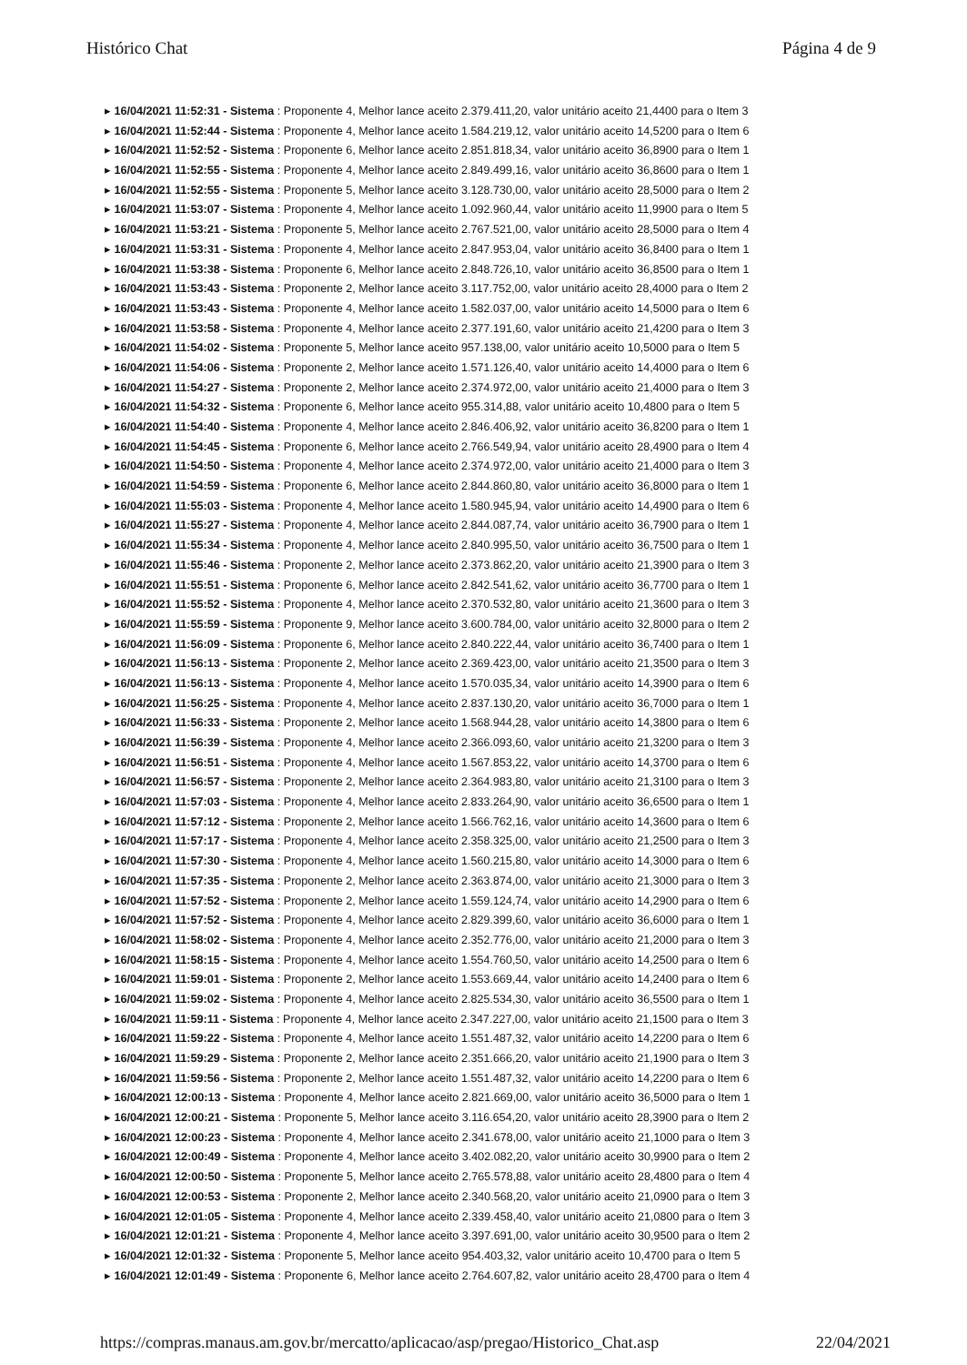Histórico Chat Página 4 de 9
▸ 16/04/2021 11:52:31 - Sistema : Proponente 4, Melhor lance aceito 2.379.411,20, valor unitário aceito 21,4400 para o Item 3
▸ 16/04/2021 11:52:44 - Sistema : Proponente 4, Melhor lance aceito 1.584.219,12, valor unitário aceito 14,5200 para o Item 6
▸ 16/04/2021 11:52:52 - Sistema : Proponente 6, Melhor lance aceito 2.851.818,34, valor unitário aceito 36,8900 para o Item 1
▸ 16/04/2021 11:52:55 - Sistema : Proponente 4, Melhor lance aceito 2.849.499,16, valor unitário aceito 36,8600 para o Item 1
▸ 16/04/2021 11:52:55 - Sistema : Proponente 5, Melhor lance aceito 3.128.730,00, valor unitário aceito 28,5000 para o Item 2
▸ 16/04/2021 11:53:07 - Sistema : Proponente 4, Melhor lance aceito 1.092.960,44, valor unitário aceito 11,9900 para o Item 5
▸ 16/04/2021 11:53:21 - Sistema : Proponente 5, Melhor lance aceito 2.767.521,00, valor unitário aceito 28,5000 para o Item 4
▸ 16/04/2021 11:53:31 - Sistema : Proponente 4, Melhor lance aceito 2.847.953,04, valor unitário aceito 36,8400 para o Item 1
▸ 16/04/2021 11:53:38 - Sistema : Proponente 6, Melhor lance aceito 2.848.726,10, valor unitário aceito 36,8500 para o Item 1
▸ 16/04/2021 11:53:43 - Sistema : Proponente 2, Melhor lance aceito 3.117.752,00, valor unitário aceito 28,4000 para o Item 2
▸ 16/04/2021 11:53:43 - Sistema : Proponente 4, Melhor lance aceito 1.582.037,00, valor unitário aceito 14,5000 para o Item 6
▸ 16/04/2021 11:53:58 - Sistema : Proponente 4, Melhor lance aceito 2.377.191,60, valor unitário aceito 21,4200 para o Item 3
▸ 16/04/2021 11:54:02 - Sistema : Proponente 5, Melhor lance aceito 957.138,00, valor unitário aceito 10,5000 para o Item 5
▸ 16/04/2021 11:54:06 - Sistema : Proponente 2, Melhor lance aceito 1.571.126,40, valor unitário aceito 14,4000 para o Item 6
▸ 16/04/2021 11:54:27 - Sistema : Proponente 2, Melhor lance aceito 2.374.972,00, valor unitário aceito 21,4000 para o Item 3
▸ 16/04/2021 11:54:32 - Sistema : Proponente 6, Melhor lance aceito 955.314,88, valor unitário aceito 10,4800 para o Item 5
▸ 16/04/2021 11:54:40 - Sistema : Proponente 4, Melhor lance aceito 2.846.406,92, valor unitário aceito 36,8200 para o Item 1
▸ 16/04/2021 11:54:45 - Sistema : Proponente 6, Melhor lance aceito 2.766.549,94, valor unitário aceito 28,4900 para o Item 4
▸ 16/04/2021 11:54:50 - Sistema : Proponente 4, Melhor lance aceito 2.374.972,00, valor unitário aceito 21,4000 para o Item 3
▸ 16/04/2021 11:54:59 - Sistema : Proponente 6, Melhor lance aceito 2.844.860,80, valor unitário aceito 36,8000 para o Item 1
▸ 16/04/2021 11:55:03 - Sistema : Proponente 4, Melhor lance aceito 1.580.945,94, valor unitário aceito 14,4900 para o Item 6
▸ 16/04/2021 11:55:27 - Sistema : Proponente 4, Melhor lance aceito 2.844.087,74, valor unitário aceito 36,7900 para o Item 1
▸ 16/04/2021 11:55:34 - Sistema : Proponente 4, Melhor lance aceito 2.840.995,50, valor unitário aceito 36,7500 para o Item 1
▸ 16/04/2021 11:55:46 - Sistema : Proponente 2, Melhor lance aceito 2.373.862,20, valor unitário aceito 21,3900 para o Item 3
▸ 16/04/2021 11:55:51 - Sistema : Proponente 6, Melhor lance aceito 2.842.541,62, valor unitário aceito 36,7700 para o Item 1
▸ 16/04/2021 11:55:52 - Sistema : Proponente 4, Melhor lance aceito 2.370.532,80, valor unitário aceito 21,3600 para o Item 3
▸ 16/04/2021 11:55:59 - Sistema : Proponente 9, Melhor lance aceito 3.600.784,00, valor unitário aceito 32,8000 para o Item 2
▸ 16/04/2021 11:56:09 - Sistema : Proponente 6, Melhor lance aceito 2.840.222,44, valor unitário aceito 36,7400 para o Item 1
▸ 16/04/2021 11:56:13 - Sistema : Proponente 2, Melhor lance aceito 2.369.423,00, valor unitário aceito 21,3500 para o Item 3
▸ 16/04/2021 11:56:13 - Sistema : Proponente 4, Melhor lance aceito 1.570.035,34, valor unitário aceito 14,3900 para o Item 6
▸ 16/04/2021 11:56:25 - Sistema : Proponente 4, Melhor lance aceito 2.837.130,20, valor unitário aceito 36,7000 para o Item 1
▸ 16/04/2021 11:56:33 - Sistema : Proponente 2, Melhor lance aceito 1.568.944,28, valor unitário aceito 14,3800 para o Item 6
▸ 16/04/2021 11:56:39 - Sistema : Proponente 4, Melhor lance aceito 2.366.093,60, valor unitário aceito 21,3200 para o Item 3
▸ 16/04/2021 11:56:51 - Sistema : Proponente 4, Melhor lance aceito 1.567.853,22, valor unitário aceito 14,3700 para o Item 6
▸ 16/04/2021 11:56:57 - Sistema : Proponente 2, Melhor lance aceito 2.364.983,80, valor unitário aceito 21,3100 para o Item 3
▸ 16/04/2021 11:57:03 - Sistema : Proponente 4, Melhor lance aceito 2.833.264,90, valor unitário aceito 36,6500 para o Item 1
▸ 16/04/2021 11:57:12 - Sistema : Proponente 2, Melhor lance aceito 1.566.762,16, valor unitário aceito 14,3600 para o Item 6
▸ 16/04/2021 11:57:17 - Sistema : Proponente 4, Melhor lance aceito 2.358.325,00, valor unitário aceito 21,2500 para o Item 3
▸ 16/04/2021 11:57:30 - Sistema : Proponente 4, Melhor lance aceito 1.560.215,80, valor unitário aceito 14,3000 para o Item 6
▸ 16/04/2021 11:57:35 - Sistema : Proponente 2, Melhor lance aceito 2.363.874,00, valor unitário aceito 21,3000 para o Item 3
▸ 16/04/2021 11:57:52 - Sistema : Proponente 2, Melhor lance aceito 1.559.124,74, valor unitário aceito 14,2900 para o Item 6
▸ 16/04/2021 11:57:52 - Sistema : Proponente 4, Melhor lance aceito 2.829.399,60, valor unitário aceito 36,6000 para o Item 1
▸ 16/04/2021 11:58:02 - Sistema : Proponente 4, Melhor lance aceito 2.352.776,00, valor unitário aceito 21,2000 para o Item 3
▸ 16/04/2021 11:58:15 - Sistema : Proponente 4, Melhor lance aceito 1.554.760,50, valor unitário aceito 14,2500 para o Item 6
▸ 16/04/2021 11:59:01 - Sistema : Proponente 2, Melhor lance aceito 1.553.669,44, valor unitário aceito 14,2400 para o Item 6
▸ 16/04/2021 11:59:02 - Sistema : Proponente 4, Melhor lance aceito 2.825.534,30, valor unitário aceito 36,5500 para o Item 1
▸ 16/04/2021 11:59:11 - Sistema : Proponente 4, Melhor lance aceito 2.347.227,00, valor unitário aceito 21,1500 para o Item 3
▸ 16/04/2021 11:59:22 - Sistema : Proponente 4, Melhor lance aceito 1.551.487,32, valor unitário aceito 14,2200 para o Item 6
▸ 16/04/2021 11:59:29 - Sistema : Proponente 2, Melhor lance aceito 2.351.666,20, valor unitário aceito 21,1900 para o Item 3
▸ 16/04/2021 11:59:56 - Sistema : Proponente 2, Melhor lance aceito 1.551.487,32, valor unitário aceito 14,2200 para o Item 6
▸ 16/04/2021 12:00:13 - Sistema : Proponente 4, Melhor lance aceito 2.821.669,00, valor unitário aceito 36,5000 para o Item 1
▸ 16/04/2021 12:00:21 - Sistema : Proponente 5, Melhor lance aceito 3.116.654,20, valor unitário aceito 28,3900 para o Item 2
▸ 16/04/2021 12:00:23 - Sistema : Proponente 4, Melhor lance aceito 2.341.678,00, valor unitário aceito 21,1000 para o Item 3
▸ 16/04/2021 12:00:49 - Sistema : Proponente 4, Melhor lance aceito 3.402.082,20, valor unitário aceito 30,9900 para o Item 2
▸ 16/04/2021 12:00:50 - Sistema : Proponente 5, Melhor lance aceito 2.765.578,88, valor unitário aceito 28,4800 para o Item 4
▸ 16/04/2021 12:00:53 - Sistema : Proponente 2, Melhor lance aceito 2.340.568,20, valor unitário aceito 21,0900 para o Item 3
▸ 16/04/2021 12:01:05 - Sistema : Proponente 4, Melhor lance aceito 2.339.458,40, valor unitário aceito 21,0800 para o Item 3
▸ 16/04/2021 12:01:21 - Sistema : Proponente 4, Melhor lance aceito 3.397.691,00, valor unitário aceito 30,9500 para o Item 2
▸ 16/04/2021 12:01:32 - Sistema : Proponente 5, Melhor lance aceito 954.403,32, valor unitário aceito 10,4700 para o Item 5
▸ 16/04/2021 12:01:49 - Sistema : Proponente 6, Melhor lance aceito 2.764.607,82, valor unitário aceito 28,4700 para o Item 4
https://compras.manaus.am.gov.br/mercatto/aplicacao/asp/pregao/Historico_Chat.asp 22/04/2021